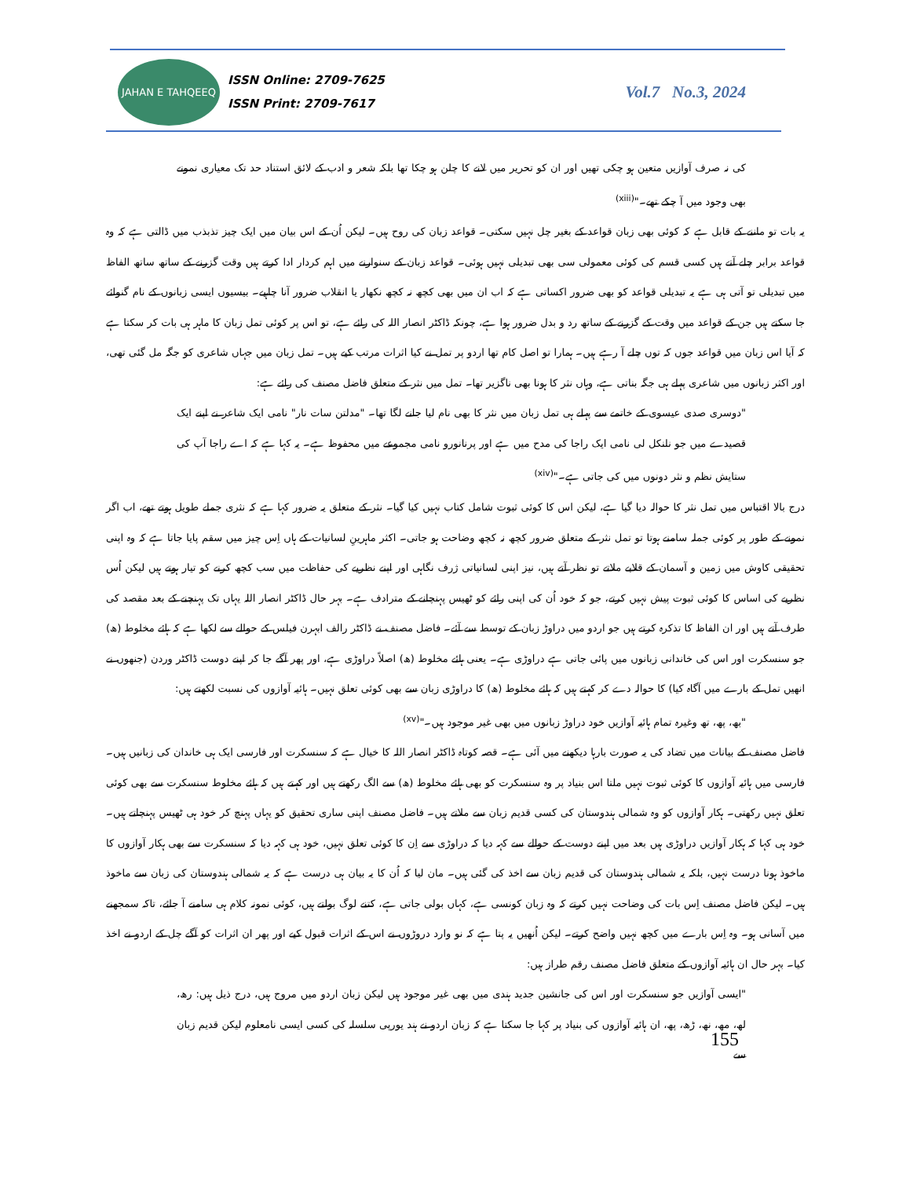JAHAN E TAHQEEQ
ISSN Online: 2709-7625
ISSN Print: 2709-7617
Vol.7 No.3, 2024
کی نہ صرف آوازیں متعین ہو چکی تھیں اور ان کو تحریر میں لانے کا چلن ہو چکا تھا بلکہ شعر و ادب کے لائق استناد حد تک معیاری نمونے بھی وجود میں آ چکے تھے۔"<sup>(xiii)</sup>
یہ بات تو ماننے کے قابل ہے کہ کوئی بھی زبان قواعد کے بغیر چل نہیں سکتی۔ قواعد زبان کی روح ہیں۔ لیکن اُن کے اس بیان میں ایک چیز تذبذب میں ڈالتی ہے کہ وہ قواعد برابر چلے آتے ہیں کسی قسم کی کوئی معمولی سی بھی تبدیلی نہیں ہوئی۔ قواعد زبان کے سنوارنے میں اہم کردار ادا کرتے ہیں وقت گزرنے کے ساتھ ساتھ الفاظ میں تبدیلی تو آتی ہی ہے یہ تبدیلی قواعد کو بھی ضرور اکساتی ہے کہ اب ان میں بھی کچھ نہ کچھ نکھار یا انقلاب ضرور آنا چاہیے۔ بیسیوں ایسی زبانوں کے نام گنوائے جا سکتے ہیں جن کے قواعد میں وقت کے گزرنے کے ساتھ رد و بدل ضرور ہوا ہے، چونکہ ڈاکٹر انصار اللہ کی رائے ہے، تو اس پر کوئی تمل زبان کا ماہر ہی بات کر سکتا ہے کہ آیا اس زبان میں قواعد جوں کہ توں چلے آ رہے ہیں۔ ہمارا تو اصل کام تھا اردو پر تمل نے کیا اثرات مرتب کیے ہیں۔ تمل زبان میں جہاں شاعری کو جگہ مل گئی تھی، اور اکثر زبانوں میں شاعری پہلے ہی جگہ بناتی ہے، وہاں نثر کا ہونا بھی ناگزیر تھا۔ تمل میں نثر کے متعلق فاضل مصنف کی رائے ہے:
"دوسری صدی عیسوی کے خاتمے سے پہلے ہی تمل زبان میں نثر کا بھی نام لیا جانے لگا تھا۔ "مدلتن سات نار" نامی ایک شاعر نے اپنے ایک قصیدے میں جو نلنکل لی نامی ایک راجا کی مدح میں ہے اور پرنانورو نامی مجموعے میں محفوظ ہے۔ یہ کہا ہے کہ اے راجا آپ کی ستایش نظم و نثر دونوں میں کی جاتی ہے۔"<sup>(xiv)</sup>
درج بالا اقتباس میں تمل نثر کا حوالہ دیا گیا ہے، لیکن اس کا کوئی ثبوت شامل کتاب نہیں کیا گیا۔ نثر کے متعلق یہ ضرور کہا ہے کہ نثری جملے طویل ہوتے تھے، اب اگر نمونے کے طور پر کوئی جملہ سامنے ہوتا تو تمل نثر کے متعلق ضرور کچھ نہ کچھ وضاحت ہو جاتی۔ اکثر ماہرینِ لسانیات کے ہاں اِس چیز میں سقم پایا جاتا ہے کہ وہ اپنی تحقیقی کاوش میں زمین و آسمان کے قلابے ملاتے تو نظر آتے ہیں، نیز اپنی لسانیاتی ژرف نگاہی اور اپنے نظریے کی حفاظت میں سب کچھ کرنے کو تیار ہوتے ہیں لیکن اُس نظریے کی اساس کا کوئی ثبوت پیش نہیں کرتے، جو کہ خود اُن کی اپنی رائے کو ٹھیس پہنچانے کے مترادف ہے۔ بہر حال ڈاکٹر انصار اللہ یہاں تک پہنچنے کے بعد مقصد کی طرف آتے ہیں اور ان الفاظ کا تذکرہ کرتے ہیں جو اردو میں دراوڑ زبان کے توسط سے آئے۔ فاضل مصنف نے ڈاکٹر رالف ابہرن فیلس کے حوالے سے لکھا ہے کہ ہائے مخلوط (ھ) جو سنسکرت اور اس کی خاندانی زبانوں میں پائی جاتی ہے دراوڑی ہے۔ یعنی ہائے مخلوط (ھ) اصلاً دراوڑی ہے، اور پھر آگے جا کر اپنے دوست ڈاکٹر وردن (جنھوں نے انھیں تمل کے بارے میں آگاہ کیا) کا حوالہ دے کر کہتے ہیں کہ ہائے مخلوط (ھ) کا دراوڑی زبان سے بھی کوئی تعلق نہیں۔ ہائیہ آوازوں کی نسبت لکھتے ہیں:
"بھ، پھ، تھ وغیرہ تمام ہائیہ آوازیں خود دراوڑ زبانوں میں بھی غیر موجود ہیں۔"<sup>(xv)</sup>
فاضل مصنف کے بیانات میں تضاد کی یہ صورت بارہا دیکھنے میں آئی ہے۔ قصہ کوتاہ ڈاکٹر انصار اللہ کا خیال ہے کہ سنسکرت اور فارسی ایک ہی خاندان کی زبانیں ہیں۔ فارسی میں ہائیہ آوازوں کا کوئی ثبوت نہیں ملتا اس بنیاد پر وہ سنسکرت کو بھی ہائے مخلوط (ھ) سے الگ رکھتے ہیں اور کہتے ہیں کہ ہائے مخلوط سنسکرت سے بھی کوئی تعلق نہیں رکھتی۔ ہکار آوازوں کو وہ شمالی ہندوستان کی کسی قدیم زبان سے ملاتے ہیں۔ فاضل مصنف اپنی ساری تحقیق کو یہاں پہنچ کر خود ہی ٹھیس پہنچاتے ہیں۔ خود ہی کہا کہ ہکار آوازیں دراوڑی ہیں بعد میں اپنے دوست کے حوالے سے کہہ دیا کہ دراوڑی سے اِن کا کوئی تعلق نہیں، خود ہی کہہ دیا کہ سنسکرت سے بھی ہکار آوازوں کا ماخوذ ہونا درست نہیں، بلکہ یہ شمالی ہندوستان کی قدیم زبان سے اخذ کی گئی ہیں۔ مان لیا کہ اُن کا یہ بیان ہی درست ہے کہ یہ شمالی ہندوستان کی زبان سے ماخوذ ہیں۔ لیکن فاضل مصنف اِس بات کی وضاحت نہیں کرتے کہ وہ زبان کونسی ہے، کہاں بولی جاتی ہے، کتنے لوگ بولتے ہیں، کوئی نمونہ کلام ہی سامنے آ جائے، تاکہ سمجھنے میں آسانی ہو۔ وہ اِس بارے میں کچھ نہیں واضح کرتے۔ لیکن اُنھیں یہ پتا ہے کہ نو وارد دروڑوں نے اس کے اثرات قبول کیے اور پھر ان اثرات کو آگے چل کے اردو نے اخذ کیا۔ بہر حال ان ہائیہ آوازوں کے متعلق فاضل مصنف رقم طراز ہیں:
"ایسی آوازیں جو سنسکرت اور اس کی جانشین جدید ہندی میں بھی غیر موجود ہیں لیکن زبان اردو میں مروج ہیں، درج ذیل ہیں: رھ، لھ، مھ، نھ، ڑھ، پھ، ان ہائیہ آوازوں کی بنیاد پر کہا جا سکتا ہے کہ زبان اردو نے ہند یورپی سلسلہ کی کسی ایسی نامعلوم لیکن قدیم زبان سے
155